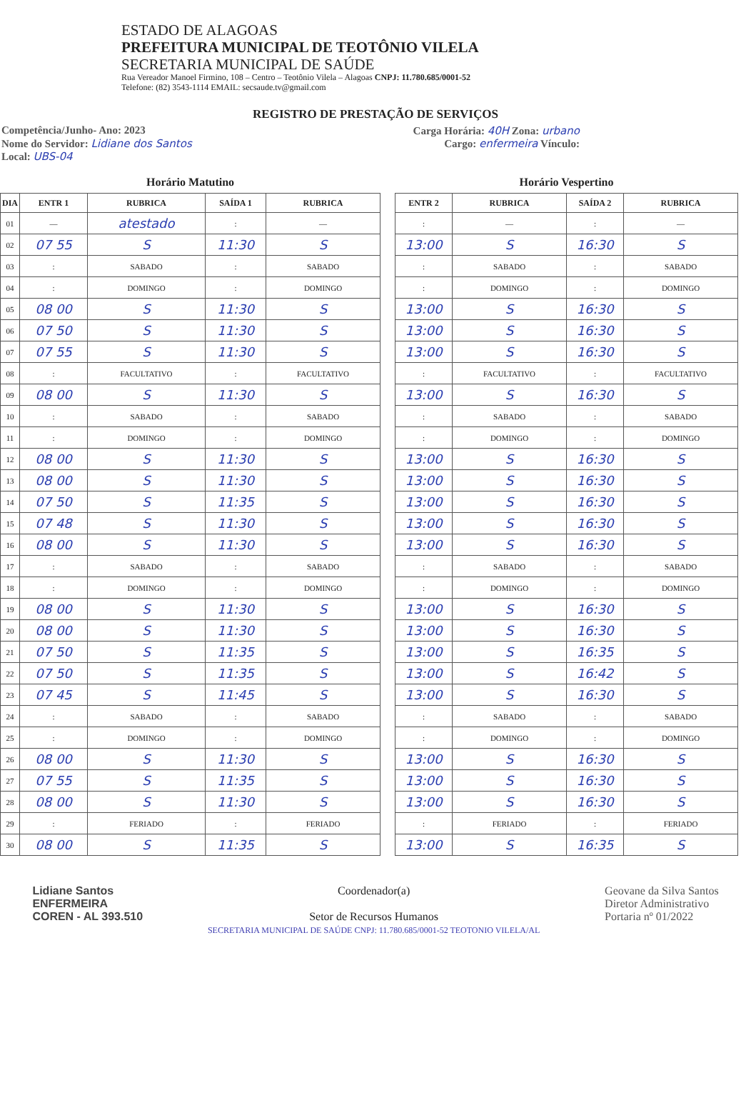ESTADO DE ALAGOAS
PREFEITURA MUNICIPAL DE TEOTÔNIO VILELA
SECRETARIA MUNICIPAL DE SAÚDE
Rua Vereador Manoel Firmino, 108 – Centro – Teotônio Vilela – Alagoas CNPJ: 11.780.685/0001-52
Telefone: (82) 3543-1114 EMAIL: secsaude.tv@gmail.com
REGISTRO DE PRESTAÇÃO DE SERVIÇOS
Competência/Junho- Ano: 2023 Carga Horária: 40H Zona: urbano
Nome do Servidor: Lidiane dos Santos Cargo: enfermeira Vínculo:
Local: UBS-04
Horário Matutino
| DIA | ENTR 1 | RUBRICA | SAÍDA 1 | RUBRICA |
| --- | --- | --- | --- | --- |
| 01 | — | atestado | : | — |
| 02 | 07 55 | S | 11:30 | S |
| 03 | : | SABADO | : | SABADO |
| 04 | : | DOMINGO | : | DOMINGO |
| 05 | 08 00 | S | 11:30 | S |
| 06 | 07 50 | S | 11:30 | S |
| 07 | 07 55 | S | 11:30 | S |
| 08 | : | FACULTATIVO | : | FACULTATIVO |
| 09 | 08 00 | S | 11:30 | S |
| 10 | : | SABADO | : | SABADO |
| 11 | : | DOMINGO | : | DOMINGO |
| 12 | 08 00 | S | 11:30 | S |
| 13 | 08 00 | S | 11:30 | S |
| 14 | 07 50 | S | 11:35 | S |
| 15 | 07 48 | S | 11:30 | S |
| 16 | 08 00 | S | 11:30 | S |
| 17 | : | SABADO | : | SABADO |
| 18 | : | DOMINGO | : | DOMINGO |
| 19 | 08 00 | S | 11:30 | S |
| 20 | 08 00 | S | 11:30 | S |
| 21 | 07 50 | S | 11:35 | S |
| 22 | 07 50 | S | 11:35 | S |
| 23 | 07 45 | S | 11:45 | S |
| 24 | : | SABADO | : | SABADO |
| 25 | : | DOMINGO | : | DOMINGO |
| 26 | 08 00 | S | 11:30 | S |
| 27 | 07 55 | S | 11:35 | S |
| 28 | 08 00 | S | 11:30 | S |
| 29 | : | FERIADO | : | FERIADO |
| 30 | 08 00 | S | 11:35 | S |
Horário Vespertino
| ENTR 2 | RUBRICA | SAÍDA 2 | RUBRICA |
| --- | --- | --- | --- |
| : | — | : | — |
| 13:00 | S | 16:30 | S |
| : | SABADO | : | SABADO |
| : | DOMINGO | : | DOMINGO |
| 13:00 | S | 16:30 | S |
| 13:00 | S | 16:30 | S |
| 13:00 | S | 16:30 | S |
| : | FACULTATIVO | : | FACULTATIVO |
| 13:00 | S | 16:30 | S |
| : | SABADO | : | SABADO |
| : | DOMINGO | : | DOMINGO |
| 13:00 | S | 16:30 | S |
| 13:00 | S | 16:30 | S |
| 13:00 | S | 16:30 | S |
| 13:00 | S | 16:30 | S |
| 13:00 | S | 16:30 | S |
| : | SABADO | : | SABADO |
| : | DOMINGO | : | DOMINGO |
| 13:00 | S | 16:30 | S |
| 13:00 | S | 16:30 | S |
| 13:00 | S | 16:35 | S |
| 13:00 | S | 16:42 | S |
| 13:00 | S | 16:30 | S |
| : | SABADO | : | SABADO |
| : | DOMINGO | : | DOMINGO |
| 13:00 | S | 16:30 | S |
| 13:00 | S | 16:30 | S |
| 13:00 | S | 16:30 | S |
| : | FERIADO | : | FERIADO |
| 13:00 | S | 16:35 | S |
Lidiane Santos
ENFERMEIRA
COREN - AL 393.510
Coordenador(a)
Setor de Recursos Humanos
SECRETARIA MUNICIPAL DE SAÚDE CNPJ: 11.780.685/0001-52 TEOTONIO VILELA/AL
Geovane da Silva Santos
Diretor Administrativo
Portaria nº 01/2022